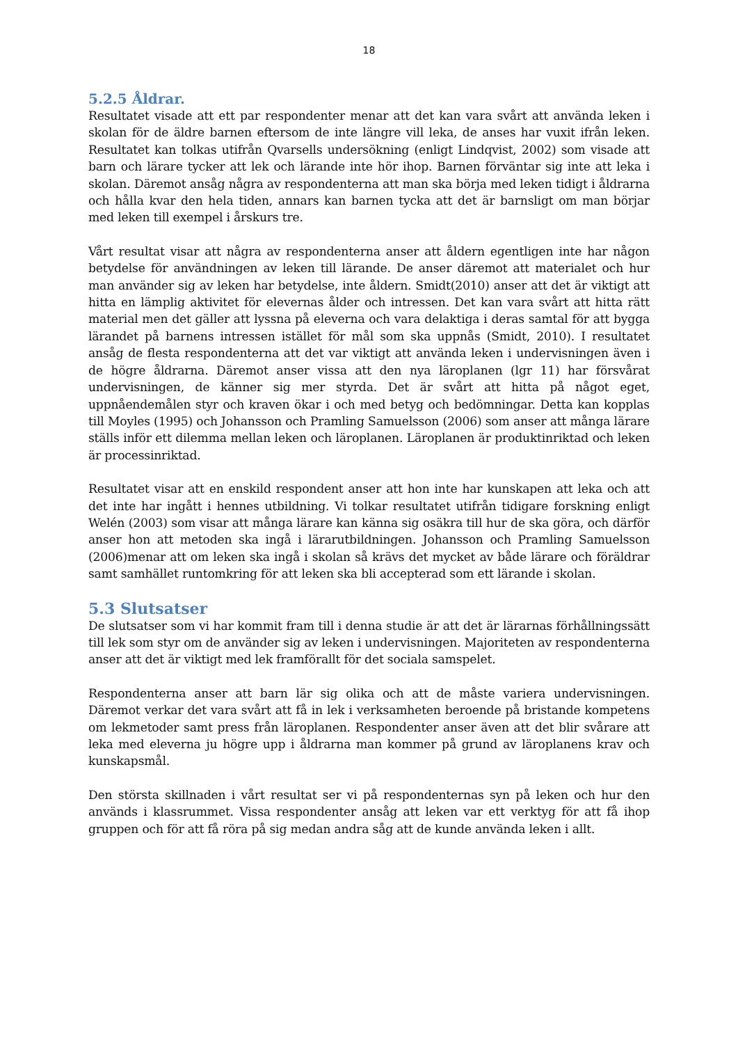18
5.2.5 Åldrar.
Resultatet visade att ett par respondenter menar att det kan vara svårt att använda leken i skolan för de äldre barnen eftersom de inte längre vill leka, de anses har vuxit ifrån leken. Resultatet kan tolkas utifrån Qvarsells undersökning (enligt Lindqvist, 2002) som visade att barn och lärare tycker att lek och lärande inte hör ihop. Barnen förväntar sig inte att leka i skolan. Däremot ansåg några av respondenterna att man ska börja med leken tidigt i åldrarna och hålla kvar den hela tiden, annars kan barnen tycka att det är barnsligt om man börjar med leken till exempel i årskurs tre.
Vårt resultat visar att några av respondenterna anser att åldern egentligen inte har någon betydelse för användningen av leken till lärande. De anser däremot att materialet och hur man använder sig av leken har betydelse, inte åldern. Smidt(2010) anser att det är viktigt att hitta en lämplig aktivitet för elevernas ålder och intressen. Det kan vara svårt att hitta rätt material men det gäller att lyssna på eleverna och vara delaktiga i deras samtal för att bygga lärandet på barnens intressen istället för mål som ska uppnås (Smidt, 2010). I resultatet ansåg de flesta respondenterna att det var viktigt att använda leken i undervisningen även i de högre åldrarna. Däremot anser vissa att den nya läroplanen (lgr 11) har försvårat undervisningen, de känner sig mer styrda. Det är svårt att hitta på något eget, uppnåendemålen styr och kraven ökar i och med betyg och bedömningar. Detta kan kopplas till Moyles (1995) och Johansson och Pramling Samuelsson (2006) som anser att många lärare ställs inför ett dilemma mellan leken och läroplanen. Läroplanen är produktinriktad och leken är processinriktad.
Resultatet visar att en enskild respondent anser att hon inte har kunskapen att leka och att det inte har ingått i hennes utbildning. Vi tolkar resultatet utifrån tidigare forskning enligt Welén (2003) som visar att många lärare kan känna sig osäkra till hur de ska göra, och därför anser hon att metoden ska ingå i lärarutbildningen. Johansson och Pramling Samuelsson (2006)menar att om leken ska ingå i skolan så krävs det mycket av både lärare och föräldrar samt samhället runtomkring för att leken ska bli accepterad som ett lärande i skolan.
5.3 Slutsatser
De slutsatser som vi har kommit fram till i denna studie är att det är lärarnas förhållningssätt till lek som styr om de använder sig av leken i undervisningen. Majoriteten av respondenterna anser att det är viktigt med lek framförallt för det sociala samspelet.
Respondenterna anser att barn lär sig olika och att de måste variera undervisningen. Däremot verkar det vara svårt att få in lek i verksamheten beroende på bristande kompetens om lekmetoder samt press från läroplanen. Respondenter anser även att det blir svårare att leka med eleverna ju högre upp i åldrarna man kommer på grund av läroplanens krav och kunskapsmål.
Den största skillnaden i vårt resultat ser vi på respondenternas syn på leken och hur den används i klassrummet. Vissa respondenter ansåg att leken var ett verktyg för att få ihop gruppen och för att få röra på sig medan andra såg att de kunde använda leken i allt.